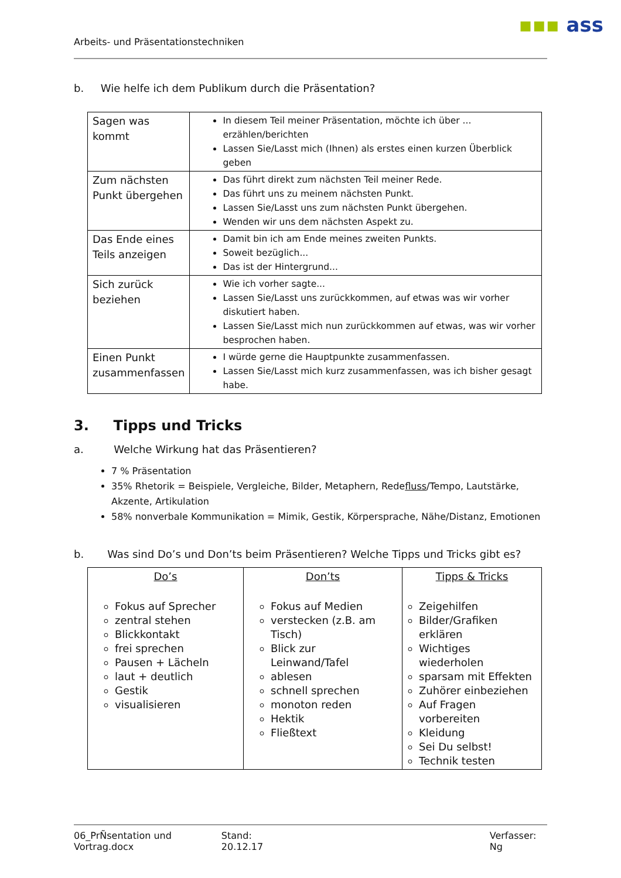Arbeits- und Präsentationstechniken
▪▪▪ ass
b. Wie helfe ich dem Publikum durch die Präsentation?
| Sagen was kommt | In diesem Teil meiner Präsentation, möchte ich über ... erzählen/berichten Lassen Sie/Lasst mich (Ihnen) als erstes einen kurzen Überblick geben |
| Zum nächsten Punkt übergehen | Das führt direkt zum nächsten Teil meiner Rede. Das führt uns zu meinem nächsten Punkt. Lassen Sie/Lasst uns zum nächsten Punkt übergehen. Wenden wir uns dem nächsten Aspekt zu. |
| Das Ende eines Teils anzeigen | Damit bin ich am Ende meines zweiten Punkts. Soweit bezüglich... Das ist der Hintergrund... |
| Sich zurück beziehen | Wie ich vorher sagte... Lassen Sie/Lasst uns zurückkommen, auf etwas was wir vorher diskutiert haben. Lassen Sie/Lasst mich nun zurückkommen auf etwas, was wir vorher besprochen haben. |
| Einen Punkt zusammenfassen | I würde gerne die Hauptpunkte zusammenfassen. Lassen Sie/Lasst mich kurz zusammenfassen, was ich bisher gesagt habe. |
3. Tipps und Tricks
a. Welche Wirkung hat das Präsentieren?
7 % Präsentation
35% Rhetorik = Beispiele, Vergleiche, Bilder, Metaphern, Redefluss/Tempo, Lautstärke, Akzente, Artikulation
58% nonverbale Kommunikation = Mimik, Gestik, Körpersprache, Nähe/Distanz, Emotionen
b. Was sind Do’s und Don’ts beim Präsentieren? Welche Tipps und Tricks gibt es?
| Do’s Fokus auf Sprecher zentral stehen Blickkontakt frei sprechen Pausen + Lächeln laut + deutlich Gestik visualisieren | Don’ts Fokus auf Medien verstecken (z.B. am Tisch) Blick zur Leinwand/Tafel ablesen schnell sprechen monoton reden Hektik Fließtext | Tipps & Tricks Zeigehilfen Bilder/Grafiken erklären Wichtiges wiederholen sparsam mit Effekten Zuhörer einbeziehen Auf Fragen vorbereiten Kleidung Sei Du selbst! Technik testen |
06_PrÑsentation und Vortrag.docx Stand: 20.12.17 Verfasser: Ng